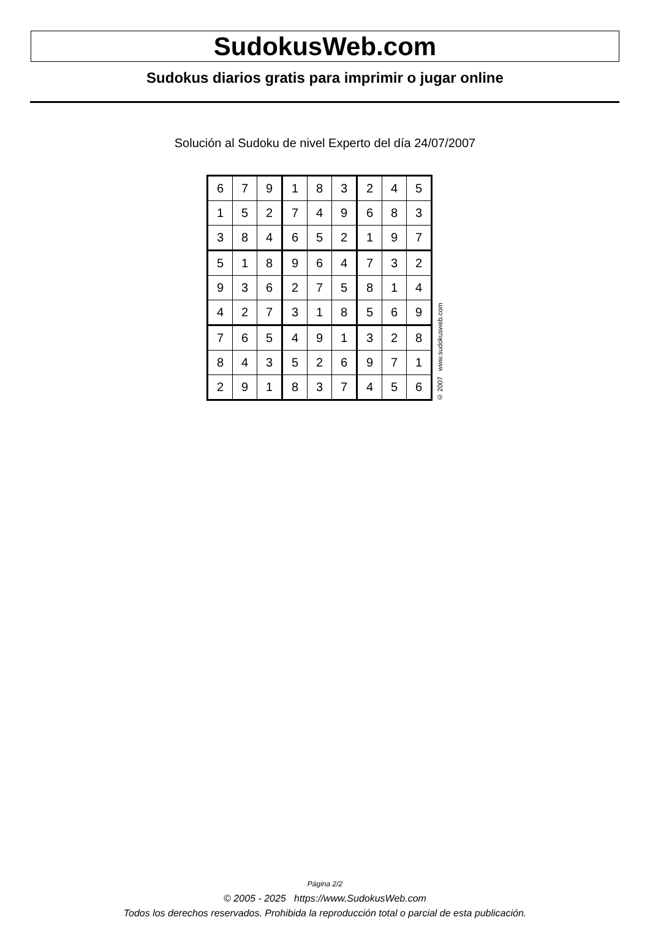SudokusWeb.com
Sudokus diarios gratis para imprimir o jugar online
Solución al Sudoku de nivel Experto del día 24/07/2007
| 6 | 7 | 9 | 1 | 8 | 3 | 2 | 4 | 5 |
| 1 | 5 | 2 | 7 | 4 | 9 | 6 | 8 | 3 |
| 3 | 8 | 4 | 6 | 5 | 2 | 1 | 9 | 7 |
| 5 | 1 | 8 | 9 | 6 | 4 | 7 | 3 | 2 |
| 9 | 3 | 6 | 2 | 7 | 5 | 8 | 1 | 4 |
| 4 | 2 | 7 | 3 | 1 | 8 | 5 | 6 | 9 |
| 7 | 6 | 5 | 4 | 9 | 1 | 3 | 2 | 8 |
| 8 | 4 | 3 | 5 | 2 | 6 | 9 | 7 | 1 |
| 2 | 9 | 1 | 8 | 3 | 7 | 4 | 5 | 6 |
© 2007 www.sudokusweb.com
Página 2/2
© 2005 - 2025 https://www.SudokusWeb.com
Todos los derechos reservados. Prohibida la reproducción total o parcial de esta publicación.